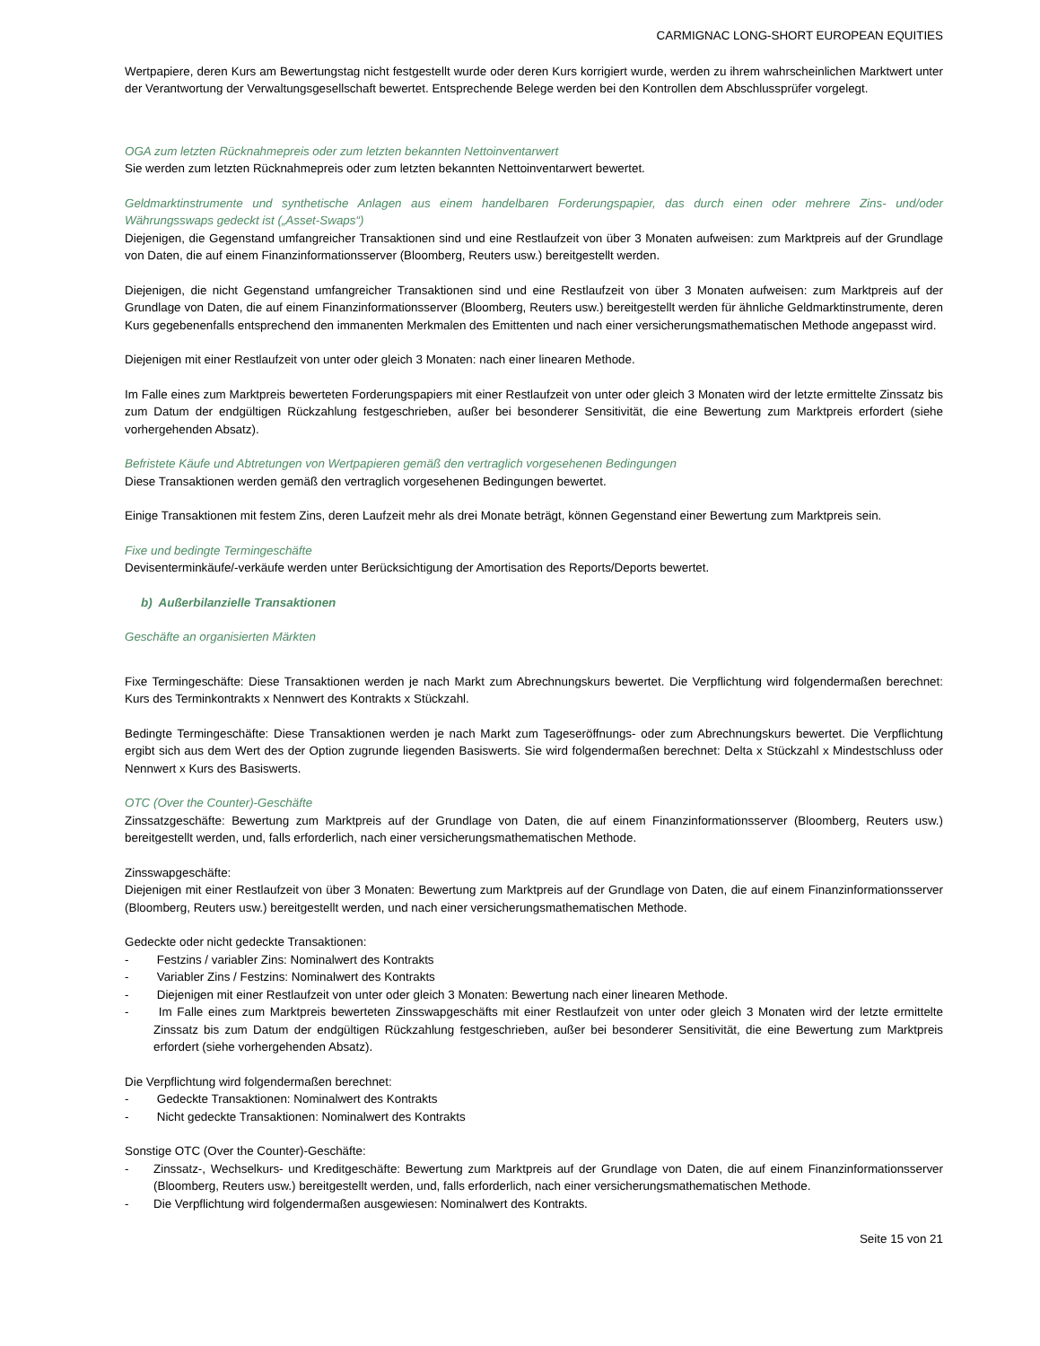CARMIGNAC LONG-SHORT EUROPEAN EQUITIES
Wertpapiere, deren Kurs am Bewertungstag nicht festgestellt wurde oder deren Kurs korrigiert wurde, werden zu ihrem wahrscheinlichen Marktwert unter der Verantwortung der Verwaltungsgesellschaft bewertet. Entsprechende Belege werden bei den Kontrollen dem Abschlussprüfer vorgelegt.
OGA zum letzten Rücknahmepreis oder zum letzten bekannten Nettoinventarwert
Sie werden zum letzten Rücknahmepreis oder zum letzten bekannten Nettoinventarwert bewertet.
Geldmarktinstrumente und synthetische Anlagen aus einem handelbaren Forderungspapier, das durch einen oder mehrere Zins- und/oder Währungsswaps gedeckt ist („Asset-Swaps“)
Diejenigen, die Gegenstand umfangreicher Transaktionen sind und eine Restlaufzeit von über 3 Monaten aufweisen: zum Marktpreis auf der Grundlage von Daten, die auf einem Finanzinformationsserver (Bloomberg, Reuters usw.) bereitgestellt werden.
Diejenigen, die nicht Gegenstand umfangreicher Transaktionen sind und eine Restlaufzeit von über 3 Monaten aufweisen: zum Marktpreis auf der Grundlage von Daten, die auf einem Finanzinformationsserver (Bloomberg, Reuters usw.) bereitgestellt werden für ähnliche Geldmarktinstrumente, deren Kurs gegebenenfalls entsprechend den immanenten Merkmalen des Emittenten und nach einer versicherungsmathematischen Methode angepasst wird.
Diejenigen mit einer Restlaufzeit von unter oder gleich 3 Monaten: nach einer linearen Methode.
Im Falle eines zum Marktpreis bewerteten Forderungspapiers mit einer Restlaufzeit von unter oder gleich 3 Monaten wird der letzte ermittelte Zinssatz bis zum Datum der endgültigen Rückzahlung festgeschrieben, außer bei besonderer Sensitivität, die eine Bewertung zum Marktpreis erfordert (siehe vorhergehenden Absatz).
Befristete Käufe und Abtretungen von Wertpapieren gemäß den vertraglich vorgesehenen Bedingungen
Diese Transaktionen werden gemäß den vertraglich vorgesehenen Bedingungen bewertet.
Einige Transaktionen mit festem Zins, deren Laufzeit mehr als drei Monate beträgt, können Gegenstand einer Bewertung zum Marktpreis sein.
Fixe und bedingte Termingeschäfte
Devisenterminkäufe/-verkäufe werden unter Berücksichtigung der Amortisation des Reports/Deports bewertet.
b) Außerbilanzielle Transaktionen
Geschäfte an organisierten Märkten
Fixe Termingeschäfte: Diese Transaktionen werden je nach Markt zum Abrechnungskurs bewertet. Die Verpflichtung wird folgendermaßen berechnet: Kurs des Terminkontrakts x Nennwert des Kontrakts x Stückzahl.
Bedingte Termingeschäfte: Diese Transaktionen werden je nach Markt zum Tageseröffnungs- oder zum Abrechnungskurs bewertet. Die Verpflichtung ergibt sich aus dem Wert des der Option zugrunde liegenden Basiswerts. Sie wird folgendermaßen berechnet: Delta x Stückzahl x Mindestschluss oder Nennwert x Kurs des Basiswerts.
OTC (Over the Counter)-Geschäfte
Zinssatzgeschäfte: Bewertung zum Marktpreis auf der Grundlage von Daten, die auf einem Finanzinformationsserver (Bloomberg, Reuters usw.) bereitgestellt werden, und, falls erforderlich, nach einer versicherungsmathematischen Methode.
Zinsswapgeschäfte:
Diejenigen mit einer Restlaufzeit von über 3 Monaten: Bewertung zum Marktpreis auf der Grundlage von Daten, die auf einem Finanzinformationsserver (Bloomberg, Reuters usw.) bereitgestellt werden, und nach einer versicherungsmathematischen Methode.
Gedeckte oder nicht gedeckte Transaktionen:
- Festzins / variabler Zins: Nominalwert des Kontrakts
- Variabler Zins / Festzins: Nominalwert des Kontrakts
- Diejenigen mit einer Restlaufzeit von unter oder gleich 3 Monaten: Bewertung nach einer linearen Methode.
- Im Falle eines zum Marktpreis bewerteten Zinsswapgeschäfts mit einer Restlaufzeit von unter oder gleich 3 Monaten wird der letzte ermittelte Zinssatz bis zum Datum der endgültigen Rückzahlung festgeschrieben, außer bei besonderer Sensitivität, die eine Bewertung zum Marktpreis erfordert (siehe vorhergehenden Absatz).
Die Verpflichtung wird folgendermaßen berechnet:
- Gedeckte Transaktionen: Nominalwert des Kontrakts
- Nicht gedeckte Transaktionen: Nominalwert des Kontrakts
Sonstige OTC (Over the Counter)-Geschäfte:
- Zinssatz-, Wechselkurs- und Kreditgeschäfte: Bewertung zum Marktpreis auf der Grundlage von Daten, die auf einem Finanzinformationsserver (Bloomberg, Reuters usw.) bereitgestellt werden, und, falls erforderlich, nach einer versicherungsmathematischen Methode.
- Die Verpflichtung wird folgendermaßen ausgewiesen: Nominalwert des Kontrakts.
Seite 15 von 21